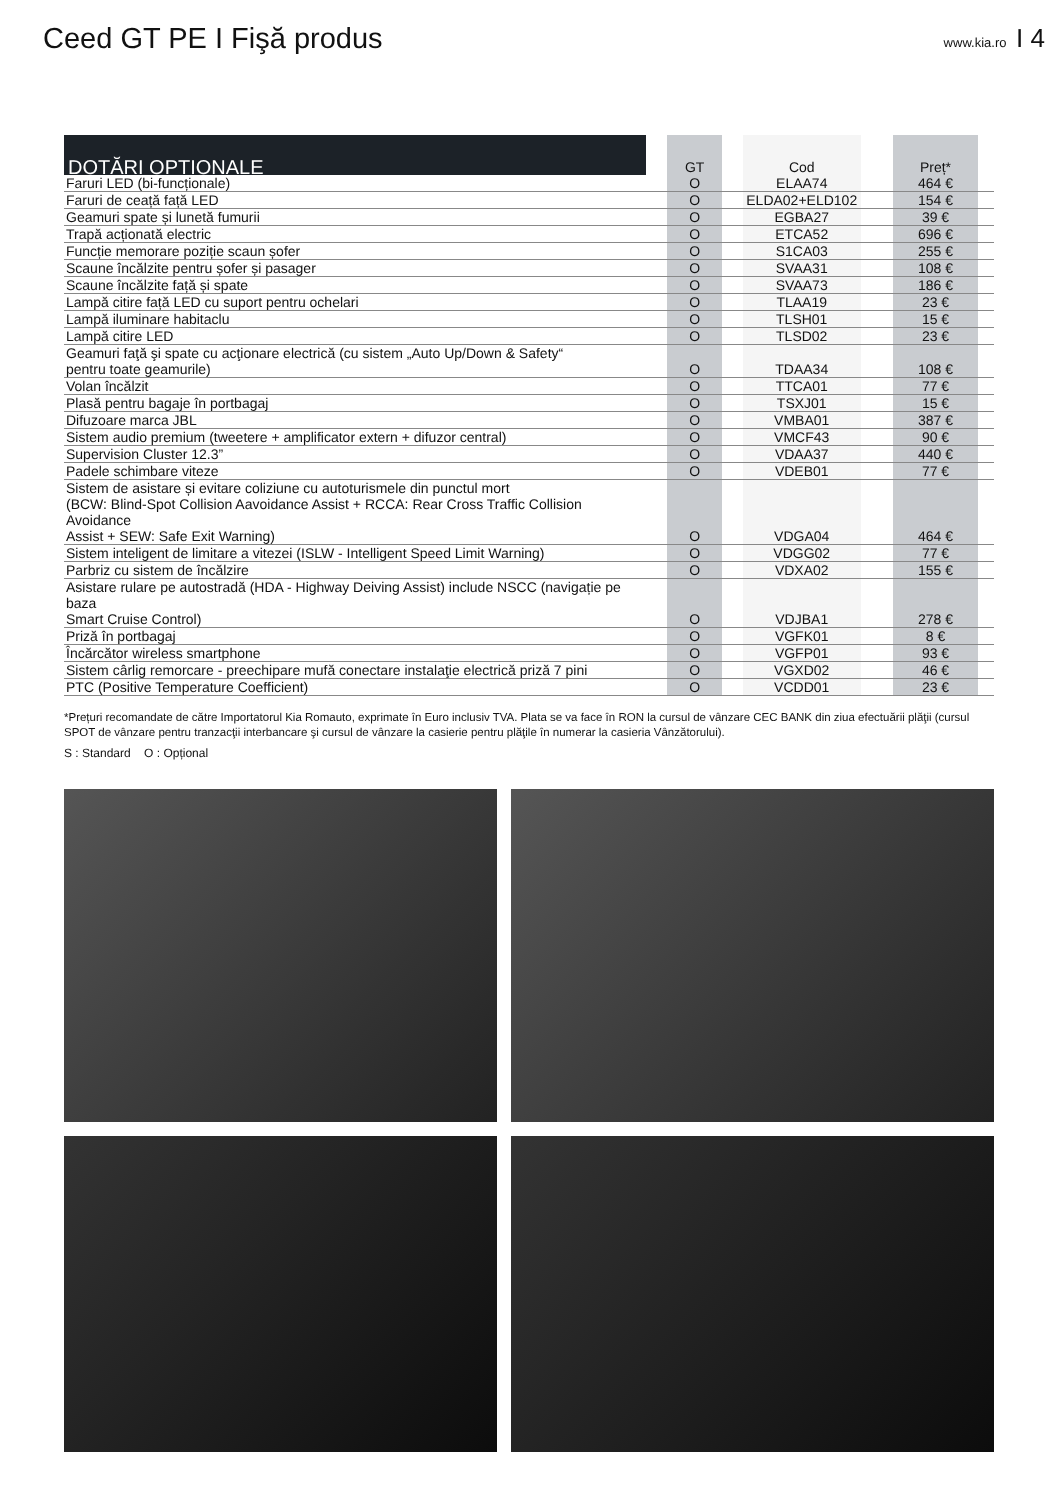Ceed GT PE I Fişă produs
www.kia.ro I 4
| DOTĂRI OPȚIONALE | | GT | | Cod | | Preț* | |
| --- | --- | --- | --- | --- | --- | --- | --- |
| Faruri LED (bi-funcționale) | | O | | ELAA74 | | 464 € | |
| Faruri de ceață față LED | | O | | ELDA02+ELD102 | | 154 € | |
| Geamuri spate și lunetă fumurii | | O | | EGBA27 | | 39 € | |
| Trapă acționată electric | | O | | ETCA52 | | 696 € | |
| Funcție memorare poziție scaun șofer | | O | | S1CA03 | | 255 € | |
| Scaune încălzite pentru șofer și pasager | | O | | SVAA31 | | 108 € | |
| Scaune încălzite față și spate | | O | | SVAA73 | | 186 € | |
| Lampă citire față LED cu suport pentru ochelari | | O | | TLAA19 | | 23 € | |
| Lampă iluminare habitaclu | | O | | TLSH01 | | 15 € | |
| Lampă citire LED | | O | | TLSD02 | | 23 € | |
| Geamuri faţă şi spate cu acţionare electrică (cu sistem „Auto Up/Down & Safety“ pentru toate geamurile) | | O | | TDAA34 | | 108 € | |
| Volan încălzit | | O | | TTCA01 | | 77 € | |
| Plasă pentru bagaje în portbagaj | | O | | TSXJ01 | | 15 € | |
| Difuzoare marca JBL | | O | | VMBA01 | | 387 € | |
| Sistem audio premium (tweetere + amplificator extern + difuzor central) | | O | | VMCF43 | | 90 € | |
| Supervision Cluster 12.3” | | O | | VDAA37 | | 440 € | |
| Padele schimbare viteze | | O | | VDEB01 | | 77 € | |
| Sistem de asistare și evitare coliziune cu autoturismele din punctul mort (BCW: Blind-Spot Collision Aavoidance Assist + RCCA: Rear Cross Traffic Collision Avoidance Assist + SEW: Safe Exit Warning) | | O | | VDGA04 | | 464 € | |
| Sistem inteligent de limitare a vitezei (ISLW - Intelligent Speed Limit Warning) | | O | | VDGG02 | | 77 € | |
| Parbriz cu sistem de încălzire | | O | | VDXA02 | | 155 € | |
| Asistare rulare pe autostradă (HDA - Highway Deiving Assist) include NSCC (navigație pe baza Smart Cruise Control) | | O | | VDJBA1 | | 278 € | |
| Priză în portbagaj | | O | | VGFK01 | | 8 € | |
| Încărcător wireless smartphone | | O | | VGFP01 | | 93 € | |
| Sistem cârlig remorcare - preechipare mufă conectare instalaţie electrică priză 7 pini | | O | | VGXD02 | | 46 € | |
| PTC (Positive Temperature Coefficient) | | O | | VCDD01 | | 23 € | |
*Prețuri recomandate de către Importatorul Kia Romauto, exprimate în Euro inclusiv TVA. Plata se va face în RON la cursul de vânzare CEC BANK din ziua efectuării plăţii (cursul SPOT de vânzare pentru tranzacţii interbancare şi cursul de vânzare la casierie pentru plăţile în numerar la casieria Vânzătorului).
S : Standard O : Opțional